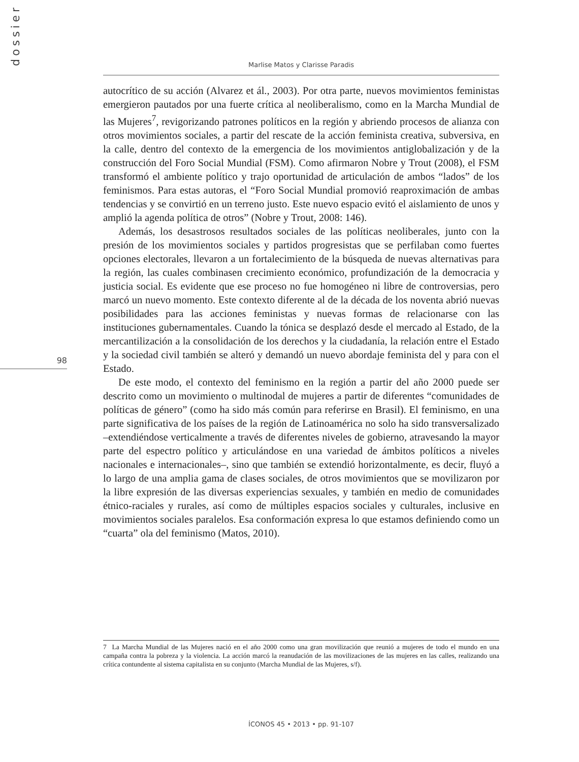dossier
Marlise Matos y Clarisse Paradis
98
autocrítico de su acción (Alvarez et ál., 2003). Por otra parte, nuevos movimientos feministas emergieron pautados por una fuerte crítica al neoliberalismo, como en la Marcha Mundial de las Mujeres<sup>7</sup>, revigorizando patrones políticos en la región y abriendo procesos de alianza con otros movimientos sociales, a partir del rescate de la acción feminista creativa, subversiva, en la calle, dentro del contexto de la emergencia de los movimientos antiglobalización y de la construcción del Foro Social Mundial (FSM). Como afirmaron Nobre y Trout (2008), el FSM transformó el ambiente político y trajo oportunidad de articulación de ambos “lados” de los feminismos. Para estas autoras, el “Foro Social Mundial promovió reaproximación de ambas tendencias y se convirtió en un terreno justo. Este nuevo espacio evitó el aislamiento de unos y amplió la agenda política de otros” (Nobre y Trout, 2008: 146).
Además, los desastrosos resultados sociales de las políticas neoliberales, junto con la presión de los movimientos sociales y partidos progresistas que se perfilaban como fuertes opciones electorales, llevaron a un fortalecimiento de la búsqueda de nuevas alternativas para la región, las cuales combinasen crecimiento económico, profundización de la democracia y justicia social. Es evidente que ese proceso no fue homogéneo ni libre de controversias, pero marcó un nuevo momento. Este contexto diferente al de la década de los noventa abrió nuevas posibilidades para las acciones feministas y nuevas formas de relacionarse con las instituciones gubernamentales. Cuando la tónica se desplazó desde el mercado al Estado, de la mercantilización a la consolidación de los derechos y la ciudadanía, la relación entre el Estado y la sociedad civil también se alteró y demandó un nuevo abordaje feminista del y para con el Estado.
De este modo, el contexto del feminismo en la región a partir del año 2000 puede ser descrito como un movimiento o multinodal de mujeres a partir de diferentes “comunidades de políticas de género” (como ha sido más común para referirse en Brasil). El feminismo, en una parte significativa de los países de la región de Latinoamérica no solo ha sido transversalizado –extendiéndose verticalmente a través de diferentes niveles de gobierno, atravesando la mayor parte del espectro político y articulándose en una variedad de ámbitos políticos a niveles nacionales e internacionales–, sino que también se extendió horizontalmente, es decir, fluyó a lo largo de una amplia gama de clases sociales, de otros movimientos que se movilizaron por la libre expresión de las diversas experiencias sexuales, y también en medio de comunidades étnico-raciales y rurales, así como de múltiples espacios sociales y culturales, inclusive en movimientos sociales paralelos. Esa conformación expresa lo que estamos definiendo como un “cuarta” ola del feminismo (Matos, 2010).
7 La Marcha Mundial de las Mujeres nació en el año 2000 como una gran movilización que reunió a mujeres de todo el mundo en una campaña contra la pobreza y la violencia. La acción marcó la reanudación de las movilizaciones de las mujeres en las calles, realizando una crítica contundente al sistema capitalista en su conjunto (Marcha Mundial de las Mujeres, s/f).
ÍCONOS 45 • 2013 • pp. 91-107